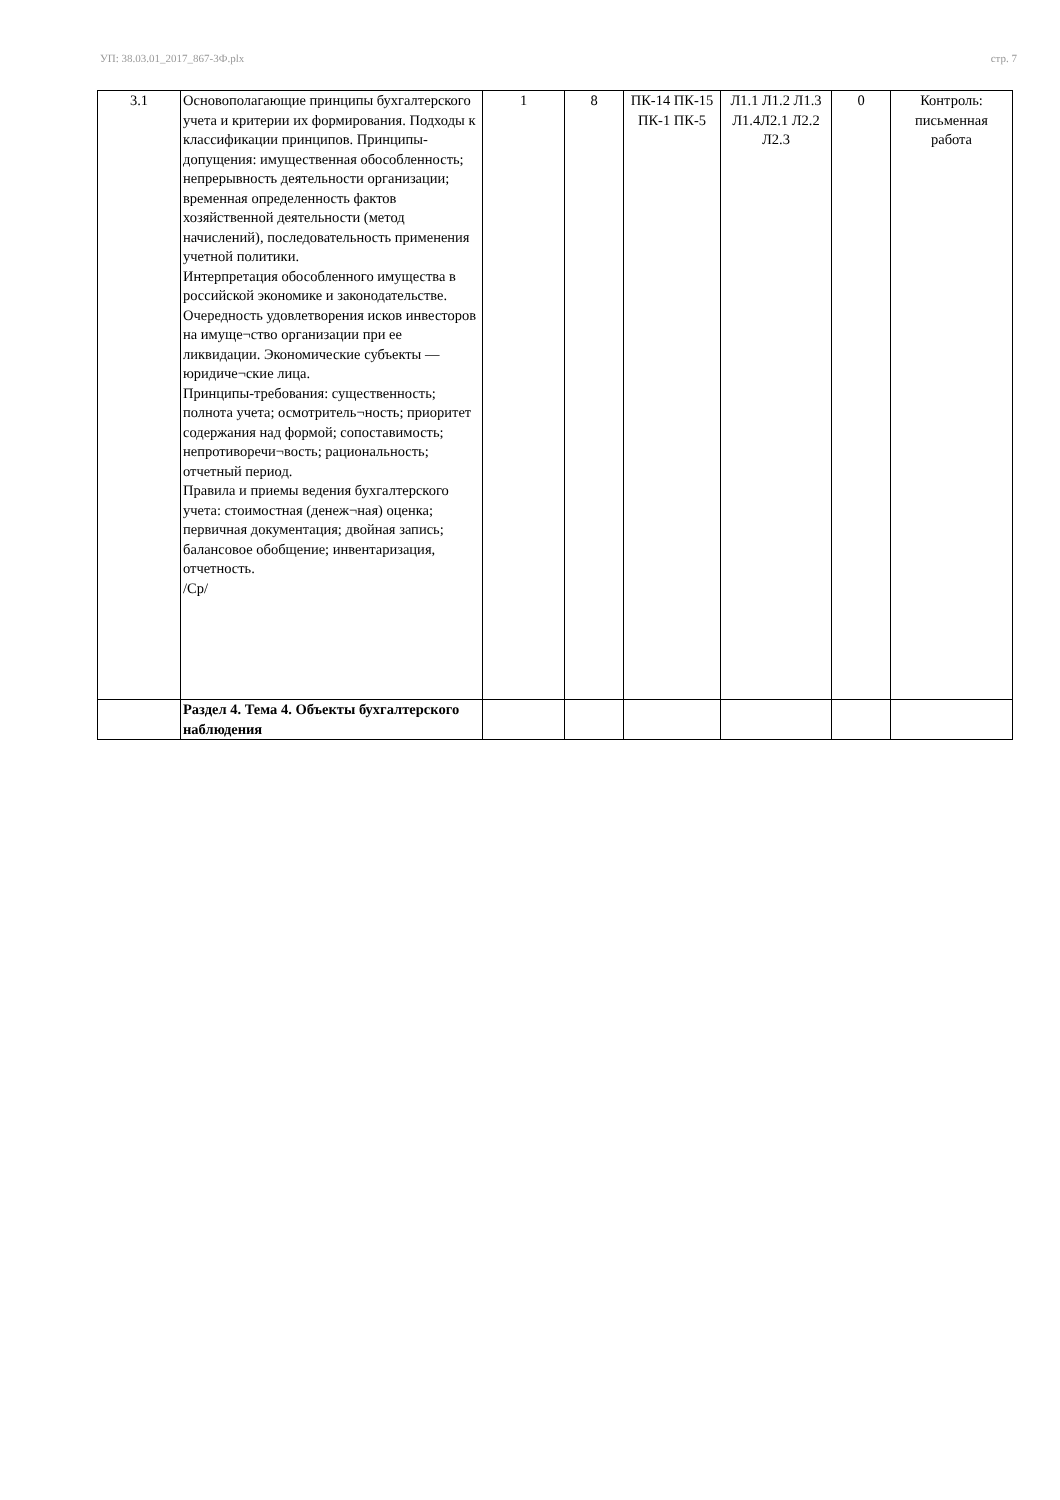УП: 38.03.01_2017_867-3Ф.plx стр. 7
| 3.1 | Основополагающие принципы бухгалтерского учета и критерии их формирования. Подходы к классификации принципов. Принципы-допущения: имущественная обособленность; непрерывность деятельности организации; временная определенность фактов хозяйственной деятельности (метод начислений), последовательность применения учетной политики. Интерпретация обособленного имущества в российской экономике и законодательстве. Очередность удовлетворения исков инвесторов на имуще¬ство организации при ее ликвидации. Экономические субъекты — юридиче¬ские лица. Принципы-требования: существенность; полнота учета; осмотритель¬ность; приоритет содержания над формой; сопоставимость; непротиворечи¬вость; рациональность; отчетный период. Правила и приемы ведения бухгалтерского учета: стоимостная (денеж¬ная) оценка; первичная документация; двойная запись; балансовое обобщение; инвентаризация, отчетность. /Ср/ | 1 | 8 | ПК-14 ПК-15 ПК-1 ПК-5 | Л1.1 Л1.2 Л1.3 Л1.4Л2.1 Л2.2 Л2.3 | 0 | Контроль: письменная работа |
| | Раздел 4. Тема 4. Объекты бухгалтерского наблюдения | | | | | | |